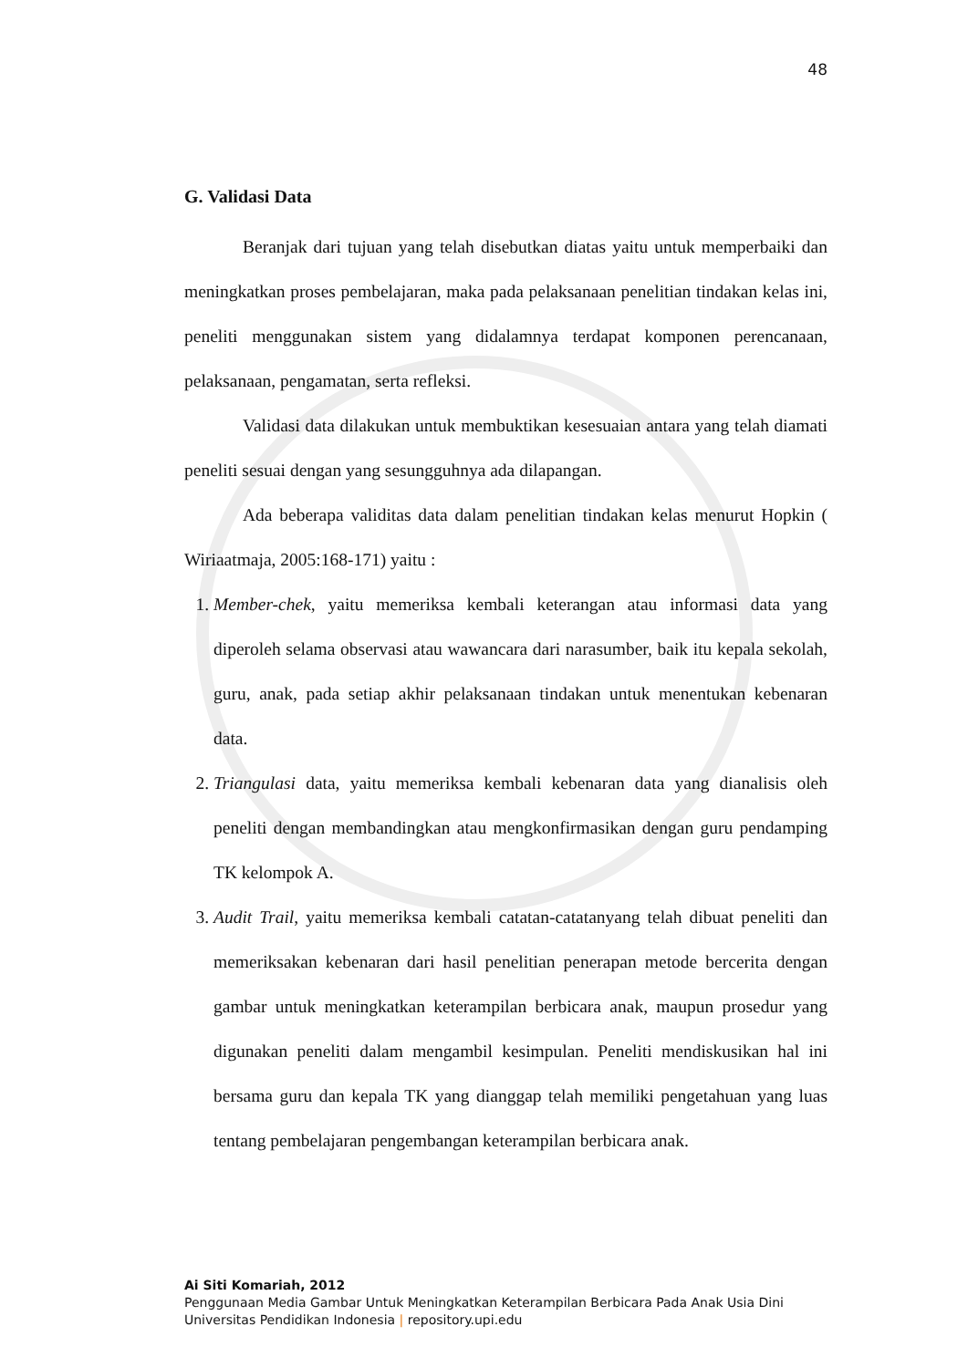48
G. Validasi Data
Beranjak dari tujuan yang telah disebutkan diatas yaitu untuk memperbaiki dan meningkatkan proses pembelajaran, maka pada pelaksanaan penelitian tindakan kelas ini, peneliti menggunakan sistem yang didalamnya terdapat komponen perencanaan, pelaksanaan, pengamatan, serta refleksi.
Validasi data dilakukan untuk membuktikan kesesuaian antara yang telah diamati peneliti sesuai dengan yang sesungguhnya ada dilapangan.
Ada beberapa validitas data dalam penelitian tindakan kelas menurut Hopkin ( Wiriaatmaja, 2005:168-171) yaitu :
1. Member-chek, yaitu memeriksa kembali keterangan atau informasi data yang diperoleh selama observasi atau wawancara dari narasumber, baik itu kepala sekolah, guru, anak, pada setiap akhir pelaksanaan tindakan untuk menentukan kebenaran data.
2. Triangulasi data, yaitu memeriksa kembali kebenaran data yang dianalisis oleh peneliti dengan membandingkan atau mengkonfirmasikan dengan guru pendamping TK kelompok A.
3. Audit Trail, yaitu memeriksa kembali catatan-catatanyang telah dibuat peneliti dan memeriksakan kebenaran dari hasil penelitian penerapan metode bercerita dengan gambar untuk meningkatkan keterampilan berbicara anak, maupun prosedur yang digunakan peneliti dalam mengambil kesimpulan. Peneliti mendiskusikan hal ini bersama guru dan kepala TK yang dianggap telah memiliki pengetahuan yang luas tentang pembelajaran pengembangan keterampilan berbicara anak.
Ai Siti Komariah, 2012
Penggunaan Media Gambar Untuk Meningkatkan Keterampilan Berbicara Pada Anak Usia Dini
Universitas Pendidikan Indonesia | repository.upi.edu